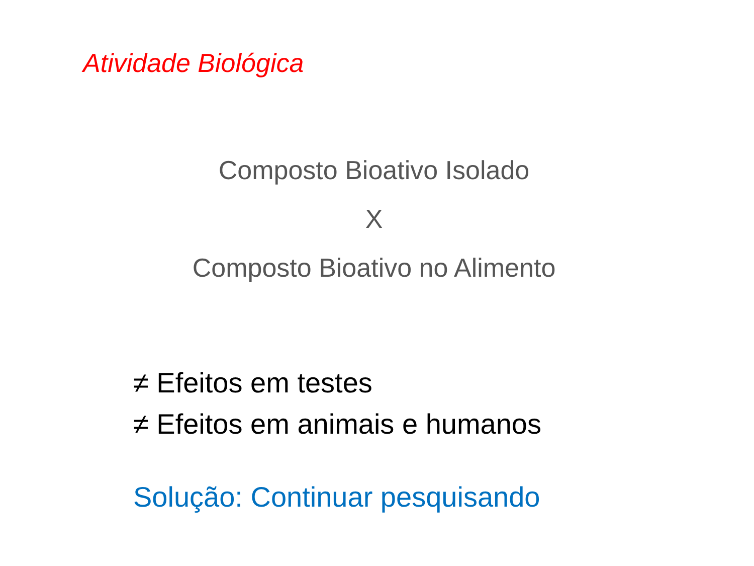Atividade Biológica
Composto Bioativo Isolado
X
Composto Bioativo no Alimento
≠ Efeitos em testes
≠ Efeitos em animais e humanos
Solução: Continuar pesquisando